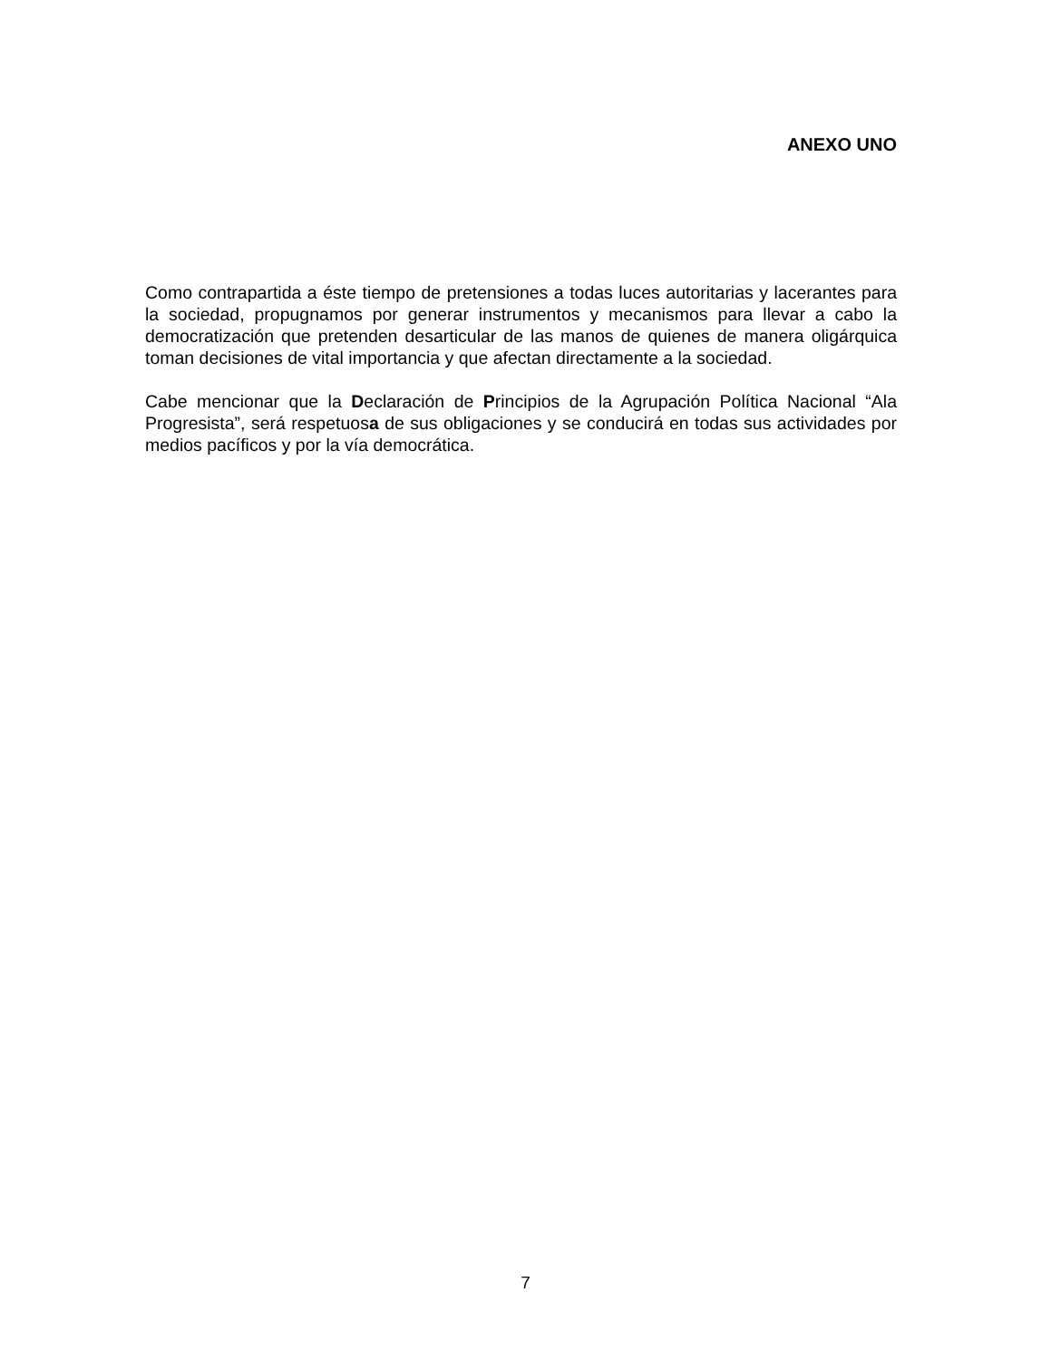ANEXO UNO
Como contrapartida a éste tiempo de pretensiones a todas luces autoritarias y lacerantes para la sociedad, propugnamos por generar instrumentos y mecanismos para llevar a cabo la democratización que pretenden desarticular de las manos de quienes de manera oligárquica toman decisiones de vital importancia y que afectan directamente a la sociedad.
Cabe mencionar que la Declaración de Principios de la Agrupación Política Nacional “Ala Progresista”, será respetuosa de sus obligaciones y se conducirá en todas sus actividades por medios pacíficos y por la vía democrática.
7